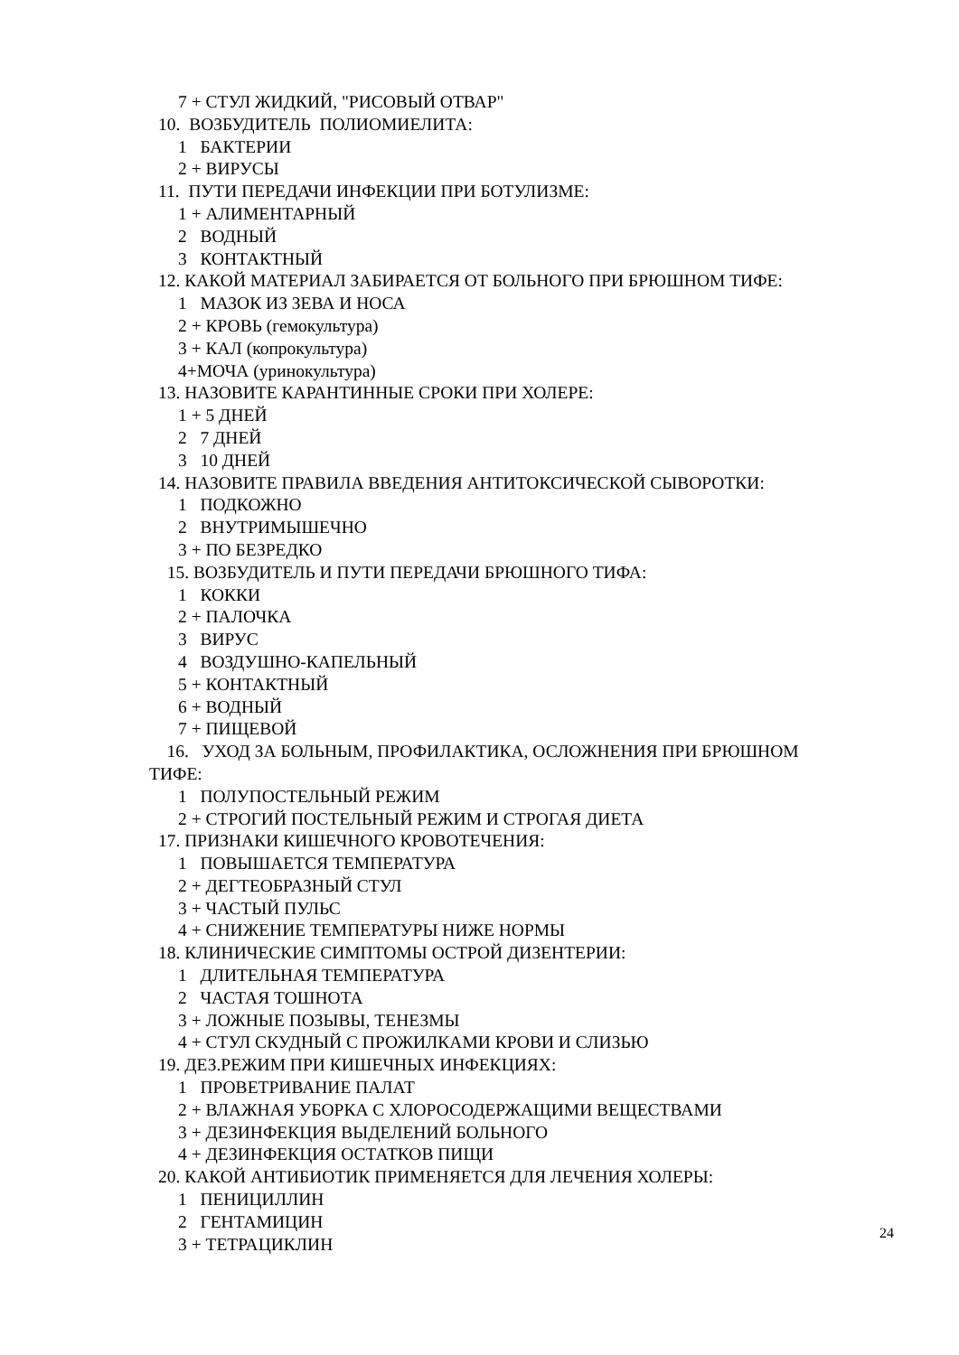7 + СТУЛ ЖИДКИЙ, "РИСОВЫЙ ОТВАР"
10. ВОЗБУДИТЕЛЬ ПОЛИОМИЕЛИТА:
1 БАКТЕРИИ
2 + ВИРУСЫ
11. ПУТИ ПЕРЕДАЧИ ИНФЕКЦИИ ПРИ БОТУЛИЗМЕ:
1 + АЛИМЕНТАРНЫЙ
2 ВОДНЫЙ
3 КОНТАКТНЫЙ
12. КАКОЙ МАТЕРИАЛ ЗАБИРАЕТСЯ ОТ БОЛЬНОГО ПРИ БРЮШНОМ ТИФЕ:
1 МАЗОК ИЗ ЗЕВА И НОСА
2 + КРОВЬ (гемокультура)
3 + КАЛ (копрокультура)
4+МОЧА (уринокультура)
13. НАЗОВИТЕ КАРАНТИННЫЕ СРОКИ ПРИ ХОЛЕРЕ:
1 + 5 ДНЕЙ
2 7 ДНЕЙ
3 10 ДНЕЙ
14. НАЗОВИТЕ ПРАВИЛА ВВЕДЕНИЯ АНТИТОКСИЧЕСКОЙ СЫВОРОТКИ:
1 ПОДКОЖНО
2 ВНУТРИМЫШЕЧНО
3 + ПО БЕЗРЕДКО
15. ВОЗБУДИТЕЛЬ И ПУТИ ПЕРЕДАЧИ БРЮШНОГО ТИФА:
1 КОККИ
2 + ПАЛОЧКА
3 ВИРУС
4 ВОЗДУШНО-КАПЕЛЬНЫЙ
5 + КОНТАКТНЫЙ
6 + ВОДНЫЙ
7 + ПИЩЕВОЙ
16. УХОД ЗА БОЛЬНЫМ, ПРОФИЛАКТИКА, ОСЛОЖНЕНИЯ ПРИ БРЮШНОМ
ТИФЕ:
1 ПОЛУПОСТЕЛЬНЫЙ РЕЖИМ
2 + СТРОГИЙ ПОСТЕЛЬНЫЙ РЕЖИМ И СТРОГАЯ ДИЕТА
17. ПРИЗНАКИ КИШЕЧНОГО КРОВОТЕЧЕНИЯ:
1 ПОВЫШАЕТСЯ ТЕМПЕРАТУРА
2 + ДЕГТЕОБРАЗНЫЙ СТУЛ
3 + ЧАСТЫЙ ПУЛЬС
4 + СНИЖЕНИЕ ТЕМПЕРАТУРЫ НИЖЕ НОРМЫ
18. КЛИНИЧЕСКИЕ СИМПТОМЫ ОСТРОЙ ДИЗЕНТЕРИИ:
1 ДЛИТЕЛЬНАЯ ТЕМПЕРАТУРА
2 ЧАСТАЯ ТОШНОТА
3 + ЛОЖНЫЕ ПОЗЫВЫ, ТЕНЕЗМЫ
4 + СТУЛ СКУДНЫЙ С ПРОЖИЛКАМИ КРОВИ И СЛИЗЬЮ
19. ДЕЗ.РЕЖИМ ПРИ КИШЕЧНЫХ ИНФЕКЦИЯХ:
1 ПРОВЕТРИВАНИЕ ПАЛАТ
2 + ВЛАЖНАЯ УБОРКА С ХЛОРОСОДЕРЖАЩИМИ ВЕЩЕСТВАМИ
3 + ДЕЗИНФЕКЦИЯ ВЫДЕЛЕНИЙ БОЛЬНОГО
4 + ДЕЗИНФЕКЦИЯ ОСТАТКОВ ПИЩИ
20. КАКОЙ АНТИБИОТИК ПРИМЕНЯЕТСЯ ДЛЯ ЛЕЧЕНИЯ ХОЛЕРЫ:
1 ПЕНИЦИЛЛИН
2 ГЕНТАМИЦИН
3 + ТЕТРАЦИКЛИН
24